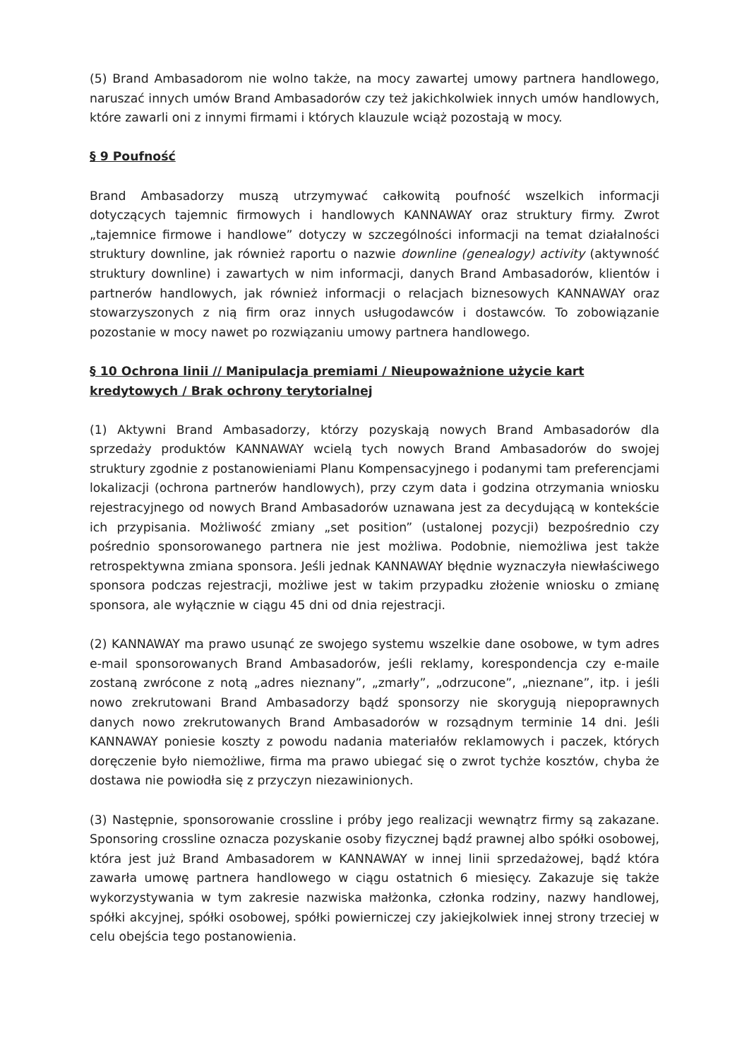(5) Brand Ambasadorom nie wolno także, na mocy zawartej umowy partnera handlowego, naruszać innych umów Brand Ambasadorów czy też jakichkolwiek innych umów handlowych, które zawarli oni z innymi firmami i których klauzule wciąż pozostają w mocy.
§ 9 Poufność
Brand Ambasadorzy muszą utrzymywać całkowitą poufność wszelkich informacji dotyczących tajemnic firmowych i handlowych KANNAWAY oraz struktury firmy. Zwrot „tajemnice firmowe i handlowe” dotyczy w szczególności informacji na temat działalności struktury downline, jak również raportu o nazwie downline (genealogy) activity (aktywność struktury downline) i zawartych w nim informacji, danych Brand Ambasadorów, klientów i partnerów handlowych, jak również informacji o relacjach biznesowych KANNAWAY oraz stowarzyszonych z nią firm oraz innych usługodawców i dostawców. To zobowiązanie pozostanie w mocy nawet po rozwiązaniu umowy partnera handlowego.
§ 10 Ochrona linii // Manipulacja premiami / Nieupoważnione użycie kart kredytowych / Brak ochrony terytorialnej
(1) Aktywni Brand Ambasadorzy, którzy pozyskają nowych Brand Ambasadorów dla sprzedaży produktów KANNAWAY wcielą tych nowych Brand Ambasadorów do swojej struktury zgodnie z postanowieniami Planu Kompensacyjnego i podanymi tam preferencjami lokalizacji (ochrona partnerów handlowych), przy czym data i godzina otrzymania wniosku rejestracyjnego od nowych Brand Ambasadorów uznawana jest za decydującą w kontekście ich przypisania. Możliwość zmiany „set position” (ustalonej pozycji) bezpośrednio czy pośrednio sponsorowanego partnera nie jest możliwa. Podobnie, niemożliwa jest także retrospektywna zmiana sponsora. Jeśli jednak KANNAWAY błędnie wyznaczyła niewłaściwego sponsora podczas rejestracji, możliwe jest w takim przypadku złożenie wniosku o zmianę sponsora, ale wyłącznie w ciągu 45 dni od dnia rejestracji.
(2) KANNAWAY ma prawo usunąć ze swojego systemu wszelkie dane osobowe, w tym adres e-mail sponsorowanych Brand Ambasadorów, jeśli reklamy, korespondencja czy e-maile zostaną zwrócone z notą „adres nieznany”, „zmarły”, „odrzucone”, „nieznane”, itp. i jeśli nowo zrekrutowani Brand Ambasadorzy bądź sponsorzy nie skorygują niepoprawnych danych nowo zrekrutowanych Brand Ambasadorów w rozsądnym terminie 14 dni. Jeśli KANNAWAY poniesie koszty z powodu nadania materiałów reklamowych i paczek, których doręczenie było niemożliwe, firma ma prawo ubiegać się o zwrot tychże kosztów, chyba że dostawa nie powiodła się z przyczyn niezawinionych.
(3) Następnie, sponsorowanie crossline i próby jego realizacji wewnątrz firmy są zakazane. Sponsoring crossline oznacza pozyskanie osoby fizycznej bądź prawnej albo spółki osobowej, która jest już Brand Ambasadorem w KANNAWAY w innej linii sprzedażowej, bądź która zawarła umowę partnera handlowego w ciągu ostatnich 6 miesięcy. Zakazuje się także wykorzystywania w tym zakresie nazwiska małżonka, członka rodziny, nazwy handlowej, spółki akcyjnej, spółki osobowej, spółki powierniczej czy jakiejkolwiek innej strony trzeciej w celu obejścia tego postanowienia.